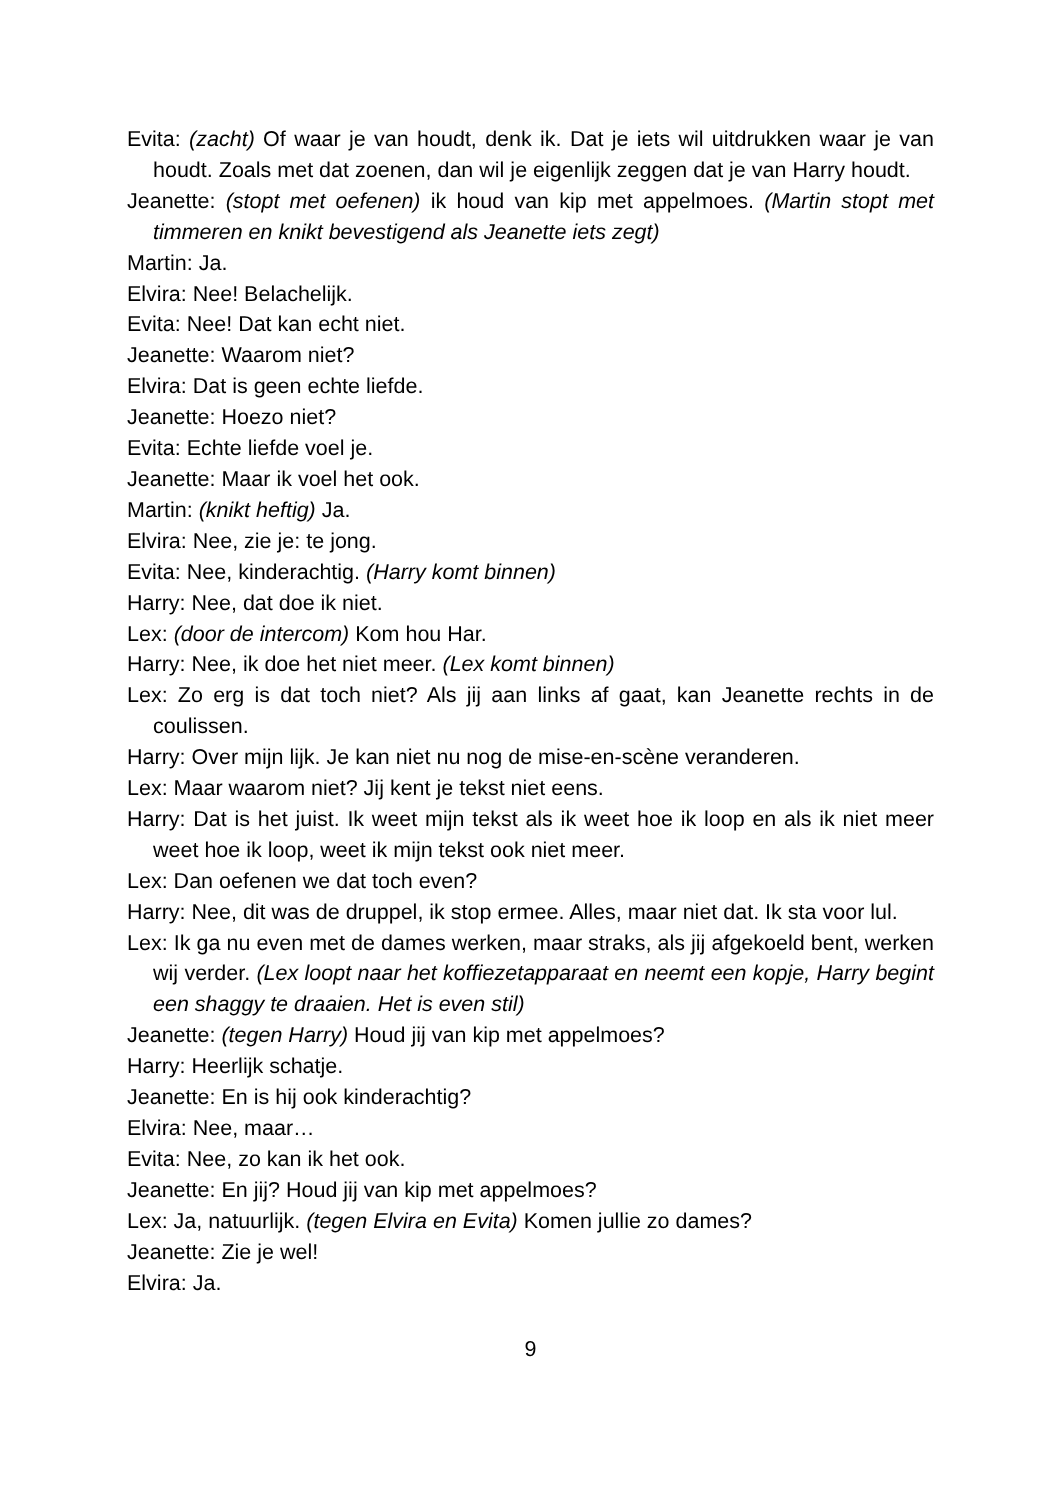Evita: (zacht) Of waar je van houdt, denk ik. Dat je iets wil uitdrukken waar je van houdt. Zoals met dat zoenen, dan wil je eigenlijk zeggen dat je van Harry houdt.
Jeanette: (stopt met oefenen) ik houd van kip met appelmoes. (Martin stopt met timmeren en knikt bevestigend als Jeanette iets zegt)
Martin: Ja.
Elvira: Nee! Belachelijk.
Evita: Nee! Dat kan echt niet.
Jeanette: Waarom niet?
Elvira: Dat is geen echte liefde.
Jeanette: Hoezo niet?
Evita: Echte liefde voel je.
Jeanette: Maar ik voel het ook.
Martin: (knikt heftig) Ja.
Elvira: Nee, zie je: te jong.
Evita: Nee, kinderachtig. (Harry komt binnen)
Harry: Nee, dat doe ik niet.
Lex: (door de intercom) Kom hou Har.
Harry: Nee, ik doe het niet meer. (Lex komt binnen)
Lex: Zo erg is dat toch niet? Als jij aan links af gaat, kan Jeanette rechts in de coulissen.
Harry: Over mijn lijk. Je kan niet nu nog de mise-en-scène veranderen.
Lex: Maar waarom niet? Jij kent je tekst niet eens.
Harry: Dat is het juist. Ik weet mijn tekst als ik weet hoe ik loop en als ik niet meer weet hoe ik loop, weet ik mijn tekst ook niet meer.
Lex: Dan oefenen we dat toch even?
Harry: Nee, dit was de druppel, ik stop ermee. Alles, maar niet dat. Ik sta voor lul.
Lex: Ik ga nu even met de dames werken, maar straks, als jij afgekoeld bent, werken wij verder. (Lex loopt naar het koffiezetapparaat en neemt een kopje, Harry begint een shaggy te draaien. Het is even stil)
Jeanette: (tegen Harry) Houd jij van kip met appelmoes?
Harry: Heerlijk schatje.
Jeanette: En is hij ook kinderachtig?
Elvira: Nee, maar…
Evita: Nee, zo kan ik het ook.
Jeanette: En jij? Houd jij van kip met appelmoes?
Lex: Ja, natuurlijk. (tegen Elvira en Evita) Komen jullie zo dames?
Jeanette: Zie je wel!
Elvira: Ja.
9